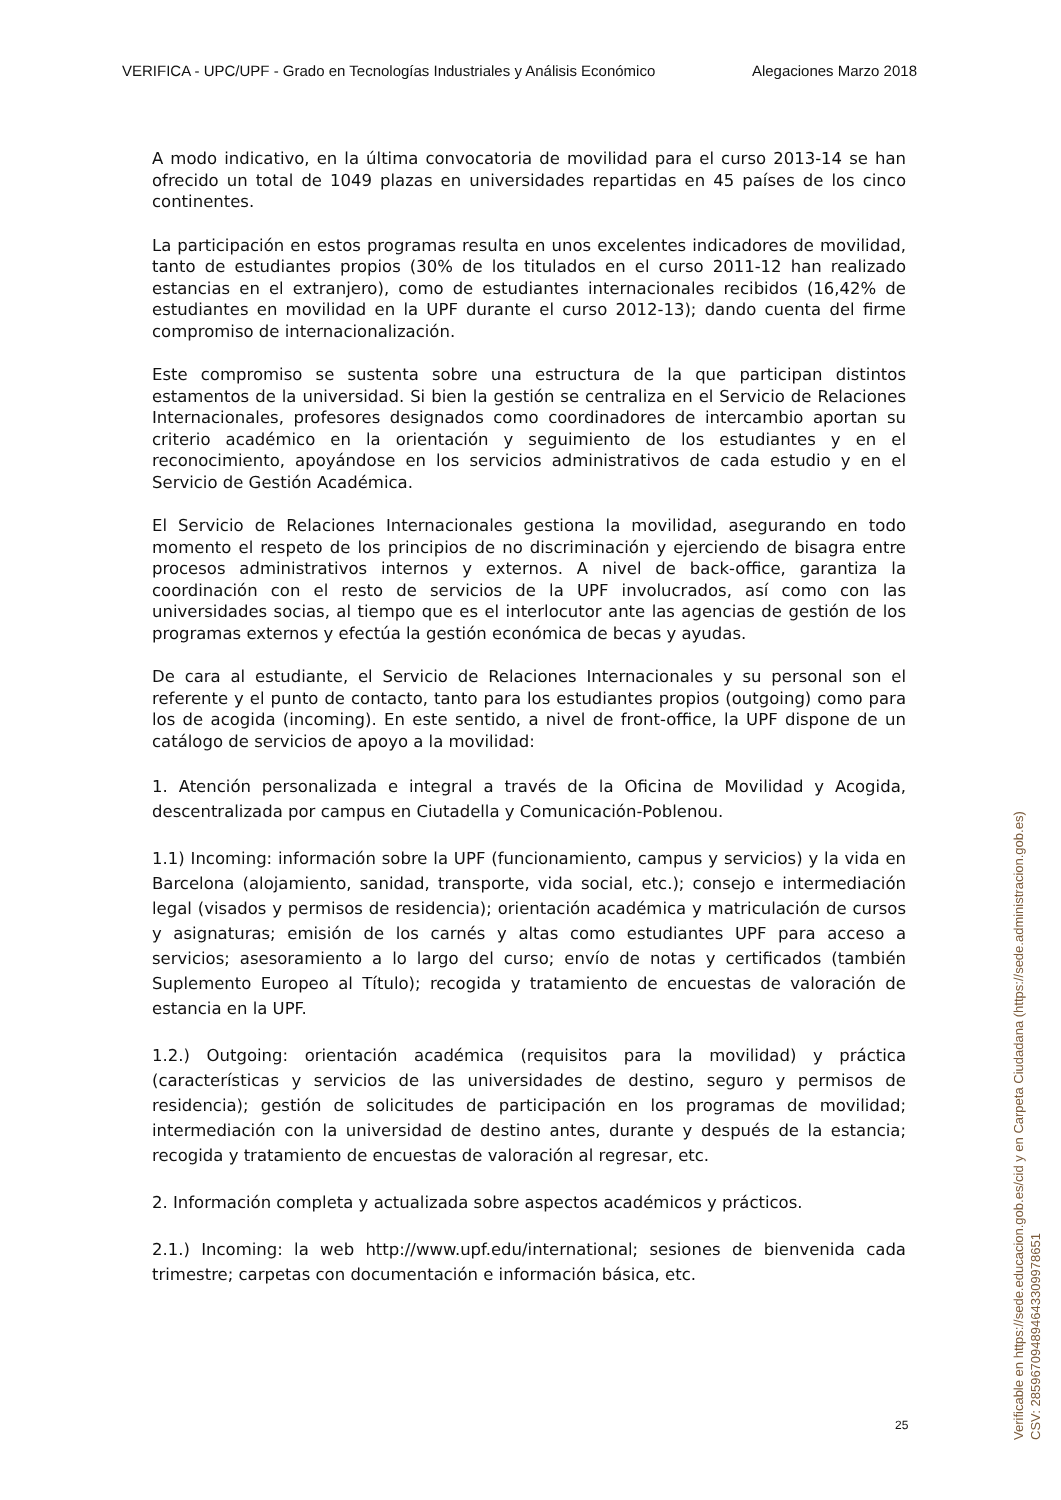VERIFICA - UPC/UPF - Grado en Tecnologías Industriales y Análisis Económico Alegaciones Marzo 2018
A modo indicativo, en la última convocatoria de movilidad para el curso 2013-14 se han ofrecido un total de 1049 plazas en universidades repartidas en 45 países de los cinco continentes.
La participación en estos programas resulta en unos excelentes indicadores de movilidad, tanto de estudiantes propios (30% de los titulados en el curso 2011-12 han realizado estancias en el extranjero), como de estudiantes internacionales recibidos (16,42% de estudiantes en movilidad en la UPF durante el curso 2012-13); dando cuenta del firme compromiso de internacionalización.
Este compromiso se sustenta sobre una estructura de la que participan distintos estamentos de la universidad. Si bien la gestión se centraliza en el Servicio de Relaciones Internacionales, profesores designados como coordinadores de intercambio aportan su criterio académico en la orientación y seguimiento de los estudiantes y en el reconocimiento, apoyándose en los servicios administrativos de cada estudio y en el Servicio de Gestión Académica.
El Servicio de Relaciones Internacionales gestiona la movilidad, asegurando en todo momento el respeto de los principios de no discriminación y ejerciendo de bisagra entre procesos administrativos internos y externos. A nivel de back-office, garantiza la coordinación con el resto de servicios de la UPF involucrados, así como con las universidades socias, al tiempo que es el interlocutor ante las agencias de gestión de los programas externos y efectúa la gestión económica de becas y ayudas.
De cara al estudiante, el Servicio de Relaciones Internacionales y su personal son el referente y el punto de contacto, tanto para los estudiantes propios (outgoing) como para los de acogida (incoming). En este sentido, a nivel de front-office, la UPF dispone de un catálogo de servicios de apoyo a la movilidad:
1. Atención personalizada e integral a través de la Oficina de Movilidad y Acogida, descentralizada por campus en Ciutadella y Comunicación-Poblenou.
1.1) Incoming: información sobre la UPF (funcionamiento, campus y servicios) y la vida en Barcelona (alojamiento, sanidad, transporte, vida social, etc.); consejo e intermediación legal (visados y permisos de residencia); orientación académica y matriculación de cursos y asignaturas; emisión de los carnés y altas como estudiantes UPF para acceso a servicios; asesoramiento a lo largo del curso; envío de notas y certificados (también Suplemento Europeo al Título); recogida y tratamiento de encuestas de valoración de estancia en la UPF.
1.2.) Outgoing: orientación académica (requisitos para la movilidad) y práctica (características y servicios de las universidades de destino, seguro y permisos de residencia); gestión de solicitudes de participación en los programas de movilidad; intermediación con la universidad de destino antes, durante y después de la estancia; recogida y tratamiento de encuestas de valoración al regresar, etc.
2. Información completa y actualizada sobre aspectos académicos y prácticos.
2.1.) Incoming: la web http://www.upf.edu/international; sesiones de bienvenida cada trimestre; carpetas con documentación e información básica, etc.
25
Verificable en https://sede.educacion.gob.es/cid y en Carpeta Ciudadana (https://sede.administracion.gob.es)
CSV: 285967094894643309978651